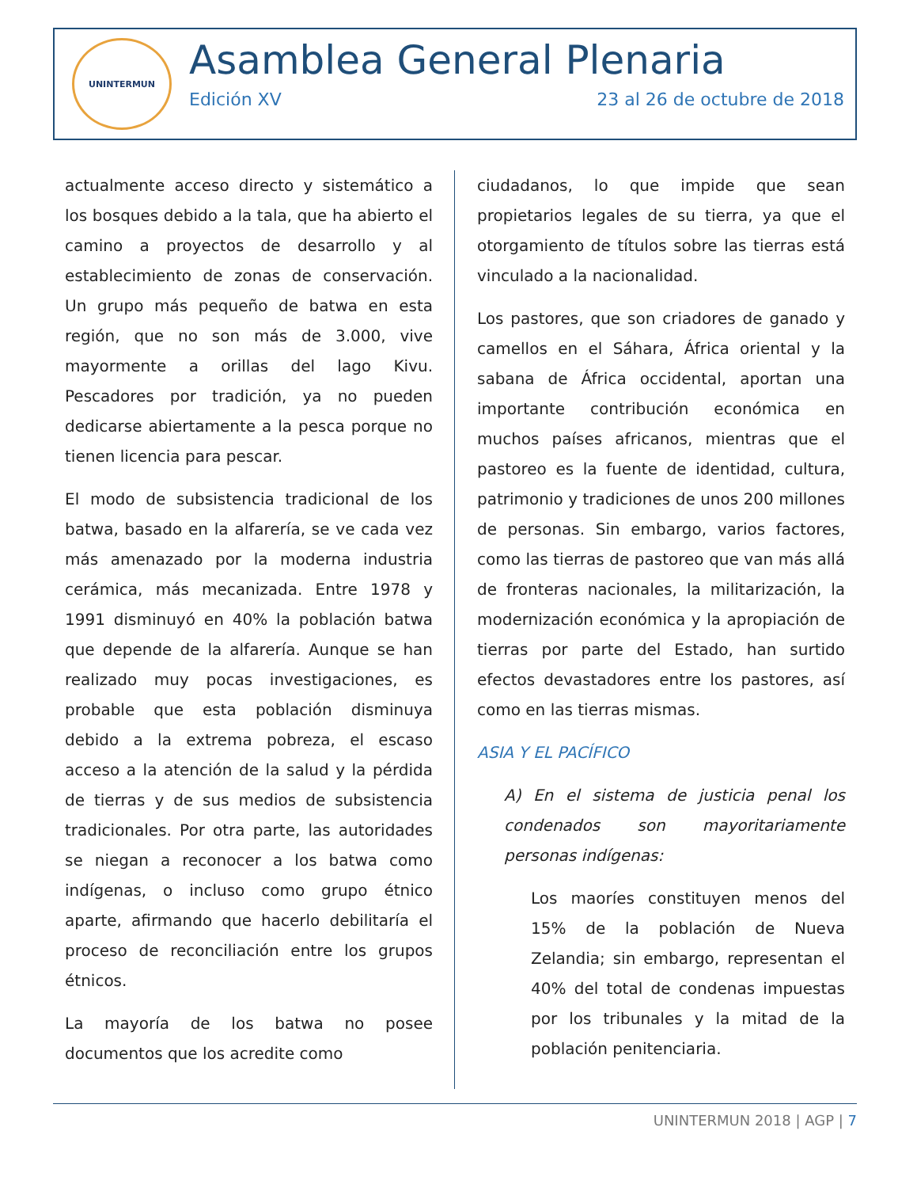UNINTERMUN
Asamblea General Plenaria
Edición XV 23 al 26 de octubre de 2018
actualmente acceso directo y sistemático a los bosques debido a la tala, que ha abierto el camino a proyectos de desarrollo y al establecimiento de zonas de conservación. Un grupo más pequeño de batwa en esta región, que no son más de 3.000, vive mayormente a orillas del lago Kivu. Pescadores por tradición, ya no pueden dedicarse abiertamente a la pesca porque no tienen licencia para pescar.
El modo de subsistencia tradicional de los batwa, basado en la alfarería, se ve cada vez más amenazado por la moderna industria cerámica, más mecanizada. Entre 1978 y 1991 disminuyó en 40% la población batwa que depende de la alfarería. Aunque se han realizado muy pocas investigaciones, es probable que esta población disminuya debido a la extrema pobreza, el escaso acceso a la atención de la salud y la pérdida de tierras y de sus medios de subsistencia tradicionales. Por otra parte, las autoridades se niegan a reconocer a los batwa como indígenas, o incluso como grupo étnico aparte, afirmando que hacerlo debilitaría el proceso de reconciliación entre los grupos étnicos.
La mayoría de los batwa no posee documentos que los acredite como
ciudadanos, lo que impide que sean propietarios legales de su tierra, ya que el otorgamiento de títulos sobre las tierras está vinculado a la nacionalidad.
Los pastores, que son criadores de ganado y camellos en el Sáhara, África oriental y la sabana de África occidental, aportan una importante contribución económica en muchos países africanos, mientras que el pastoreo es la fuente de identidad, cultura, patrimonio y tradiciones de unos 200 millones de personas. Sin embargo, varios factores, como las tierras de pastoreo que van más allá de fronteras nacionales, la militarización, la modernización económica y la apropiación de tierras por parte del Estado, han surtido efectos devastadores entre los pastores, así como en las tierras mismas.
ASIA Y EL PACÍFICO
A) En el sistema de justicia penal los condenados son mayoritariamente personas indígenas:
Los maoríes constituyen menos del 15% de la población de Nueva Zelandia; sin embargo, representan el 40% del total de condenas impuestas por los tribunales y la mitad de la población penitenciaria.
UNINTERMUN 2018 | AGP | 7